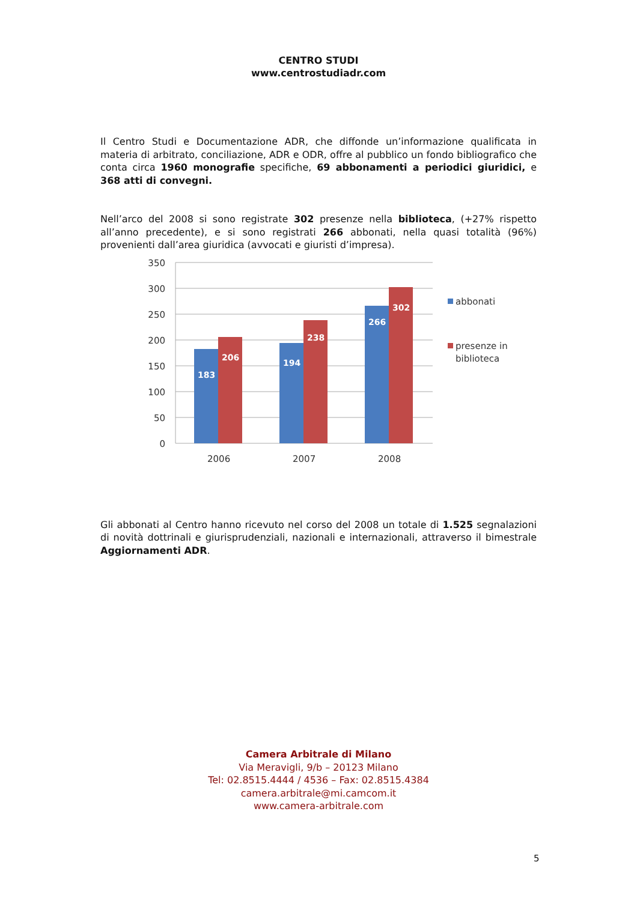CENTRO STUDI
www.centrostudiadr.com
Il Centro Studi e Documentazione ADR, che diffonde un’informazione qualificata in materia di arbitrato, conciliazione, ADR e ODR, offre al pubblico un fondo bibliografico che conta circa 1960 monografie specifiche, 69 abbonamenti a periodici giuridici, e 368 atti di convegni.
Nell’arco del 2008 si sono registrate 302 presenze nella biblioteca, (+27% rispetto all’anno precedente), e si sono registrati 266 abbonati, nella quasi totalità (96%) provenienti dall’area giuridica (avvocati e giuristi d’impresa).
350
300
250
200
150
100
50
0
183
206
194
238
266
302
2006
2007
2008
abbonati
presenze in
biblioteca
Gli abbonati al Centro hanno ricevuto nel corso del 2008 un totale di 1.525 segnalazioni di novità dottrinali e giurisprudenziali, nazionali e internazionali, attraverso il bimestrale Aggiornamenti ADR.
Camera Arbitrale di Milano
Via Meravigli, 9/b – 20123 Milano
Tel: 02.8515.4444 / 4536 – Fax: 02.8515.4384
camera.arbitrale@mi.camcom.it
www.camera-arbitrale.com
5